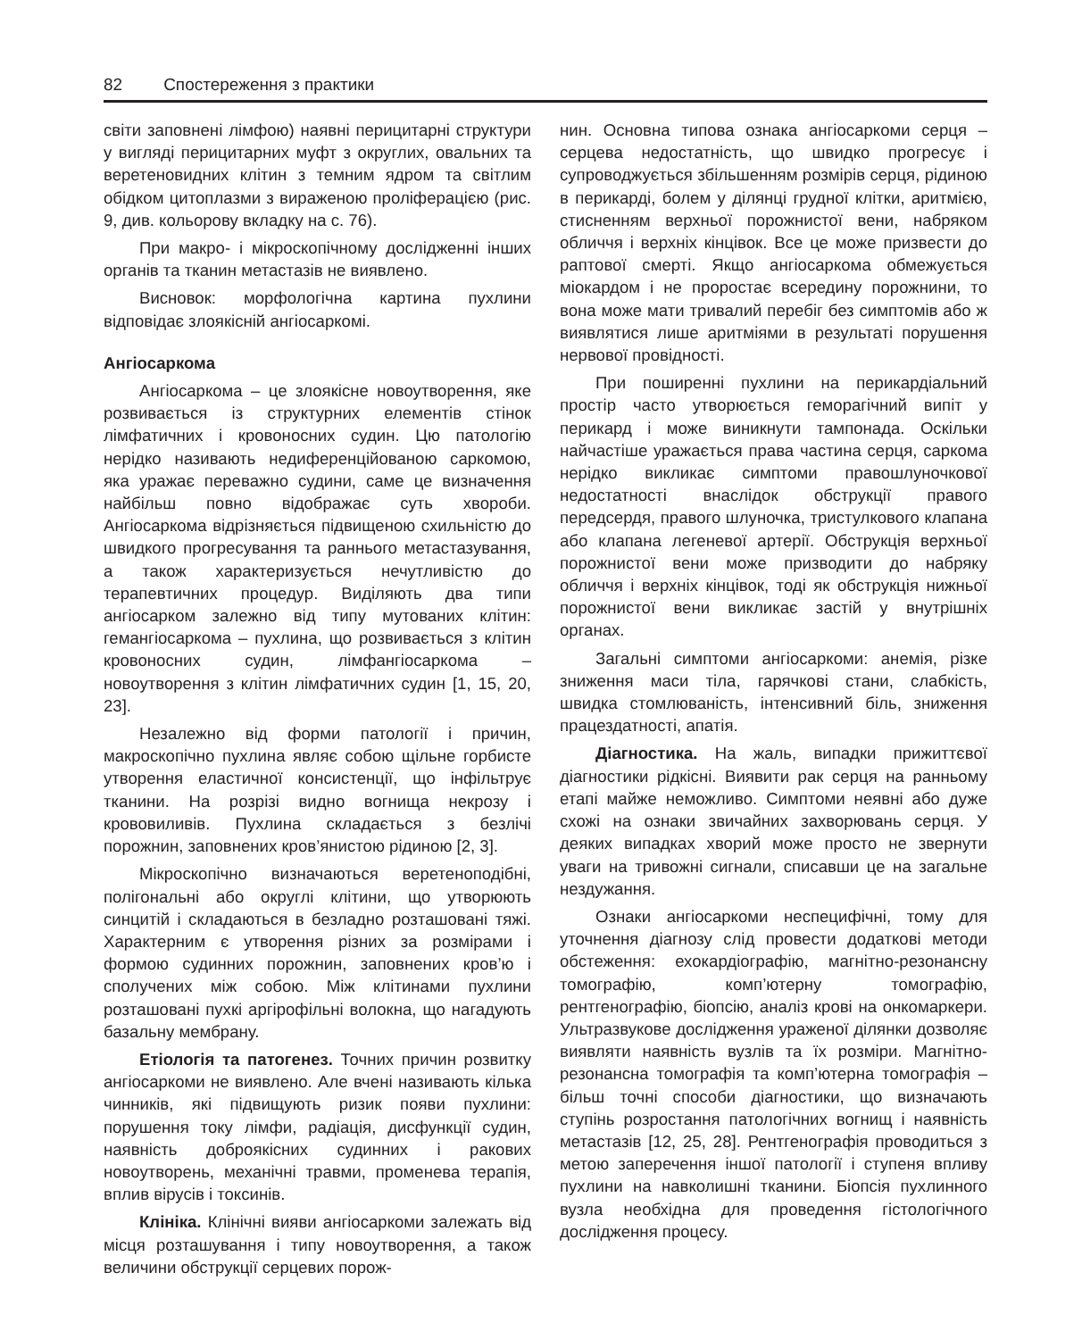82 Спостереження з практики
світи заповнені лімфою) наявні перицитарні структури у вигляді перицитарних муфт з округлих, овальних та веретеновидних клітин з темним ядром та світлим обідком цитоплазми з вираженою проліферацією (рис. 9, див. кольорову вкладку на с. 76).
При макро- і мікроскопічному дослідженні інших органів та тканин метастазів не виявлено.
Висновок: морфологічна картина пухлини відповідає злоякісній ангіосаркомі.
Ангіосаркома
Ангіосаркома – це злоякісне новоутворення, яке розвивається із структурних елементів стінок лімфатичних і кровоносних судин. Цю патологію нерідко називають недиференційованою саркомою, яка уражає переважно судини, саме це визначення найбільш повно відображає суть хвороби. Ангіосаркома відрізняється підвищеною схильністю до швидкого прогресування та раннього метастазування, а також характеризується нечутливістю до терапевтичних процедур. Виділяють два типи ангіосарком залежно від типу мутованих клітин: гемангіосаркома – пухлина, що розвивається з клітин кровоносних судин, лімфангіосаркома – новоутворення з клітин лімфатичних судин [1, 15, 20, 23].
Незалежно від форми патології і причин, макроскопічно пухлина являє собою щільне горбисте утворення еластичної консистенції, що інфільтрує тканини. На розрізі видно вогнища некрозу і крововиливів. Пухлина складається з безлічі порожнин, заповнених кров’янистою рідиною [2, 3].
Мікроскопічно визначаються веретеноподібні, полігональні або округлі клітини, що утворюють синцитій і складаються в безладно розташовані тяжі. Характерним є утворення різних за розмірами і формою судинних порожнин, заповнених кров’ю і сполучених між собою. Між клітинами пухлини розташовані пухкі аргірофільні волокна, що нагадують базальну мембрану.
Етіологія та патогенез. Точних причин розвитку ангіосаркоми не виявлено. Але вчені називають кілька чинників, які підвищують ризик появи пухлини: порушення току лімфи, радіація, дисфункції судин, наявність доброякісних судинних і ракових новоутворень, механічні травми, променева терапія, вплив вірусів і токсинів.
Клініка. Клінічні вияви ангіосаркоми залежать від місця розташування і типу новоутворення, а також величини обструкції серцевих порож-
нин. Основна типова ознака ангіосаркоми серця – серцева недостатність, що швидко прогресує і супроводжується збільшенням розмірів серця, рідиною в перикарді, болем у ділянці грудної клітки, аритмією, стисненням верхньої порожнистої вени, набряком обличчя і верхніх кінцівок. Все це може призвести до раптової смерті. Якщо ангіосаркома обмежується міокардом і не проростає всередину порожнини, то вона може мати тривалий перебіг без симптомів або ж виявлятися лише аритміями в результаті порушення нервової провідності.
При поширенні пухлини на перикардіальний простір часто утворюється геморагічний випіт у перикард і може виникнути тампонада. Оскільки найчастіше уражається права частина серця, саркома нерідко викликає симптоми правошлуночкової недостатності внаслідок обструкції правого передсердя, правого шлуночка, тристулкового клапана або клапана легеневої артерії. Обструкція верхньої порожнистої вени може призводити до набряку обличчя і верхніх кінцівок, тоді як обструкція нижньої порожнистої вени викликає застій у внутрішніх органах.
Загальні симптоми ангіосаркоми: анемія, різке зниження маси тіла, гарячкові стани, слабкість, швидка стомлюваність, інтенсивний біль, зниження працездатності, апатія.
Діагностика. На жаль, випадки прижиттєвої діагностики рідкісні. Виявити рак серця на ранньому етапі майже неможливо. Симптоми неявні або дуже схожі на ознаки звичайних захворювань серця. У деяких випадках хворий може просто не звернути уваги на тривожні сигнали, списавши це на загальне нездужання.
Ознаки ангіосаркоми неспецифічні, тому для уточнення діагнозу слід провести додаткові методи обстеження: ехокардіографію, магнітно-резонансну томографію, комп’ютерну томографію, рентгенографію, біопсію, аналіз крові на онкомаркери. Ультразвукове дослідження ураженої ділянки дозволяє виявляти наявність вузлів та їх розміри. Магнітно-резонансна томографія та комп’ютерна томографія – більш точні способи діагностики, що визначають ступінь розростання патологічних вогнищ і наявність метастазів [12, 25, 28]. Рентгенографія проводиться з метою заперечення іншої патології і ступеня впливу пухлини на навколишні тканини. Біопсія пухлинного вузла необхідна для проведення гістологічного дослідження процесу.